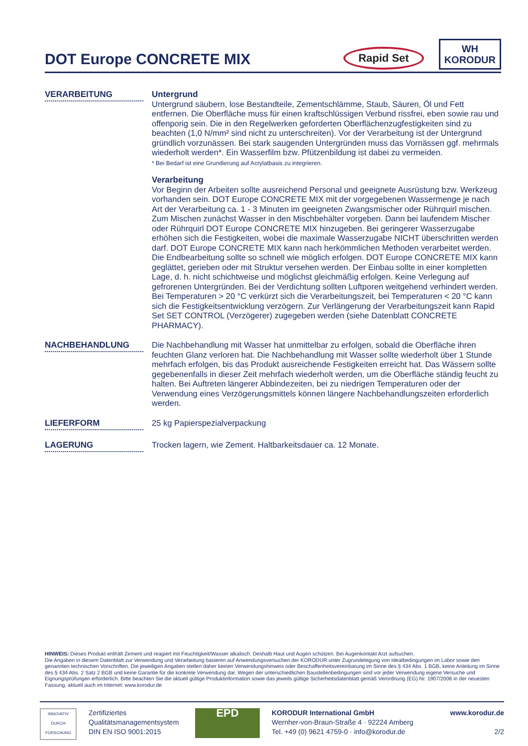DOT Europe CONCRETE MIX
Rapid Set
WH
KORODUR
VERARBEITUNG
Untergrund
Untergrund säubern, lose Bestandteile, Zementschlämme, Staub, Säuren, Öl und Fett entfernen. Die Oberfläche muss für einen kraftschlüssigen Verbund rissfrei, eben sowie rau und offenporig sein. Die in den Regelwerken geforderten Oberflächenzugfestigkeiten sind zu beachten (1,0 N/mm² sind nicht zu unterschreiten). Vor der Verarbeitung ist der Untergrund gründlich vorzunässen. Bei stark saugenden Untergründen muss das Vornässen ggf. mehrmals wiederholt werden*. Ein Wasserfilm bzw. Pfützenbildung ist dabei zu vermeiden.
* Bei Bedarf ist eine Grundierung auf Acrylatbasis zu integrieren.
Verarbeitung
Vor Beginn der Arbeiten sollte ausreichend Personal und geeignete Ausrüstung bzw. Werkzeug vorhanden sein. DOT Europe CONCRETE MIX mit der vorgegebenen Wassermenge je nach Art der Verarbeitung ca. 1 - 3 Minuten im geeigneten Zwangsmischer oder Rührquirl mischen. Zum Mischen zunächst Wasser in den Mischbehälter vorgeben. Dann bei laufendem Mischer oder Rührquirl DOT Europe CONCRETE MIX hinzugeben. Bei geringerer Wasserzugabe erhöhen sich die Festigkeiten, wobei die maximale Wasserzugabe NICHT überschritten werden darf. DOT Europe CONCRETE MIX kann nach herkömmlichen Methoden verarbeitet werden. Die Endbearbeitung sollte so schnell wie möglich erfolgen. DOT Europe CONCRETE MIX kann geglättet, gerieben oder mit Struktur versehen werden. Der Einbau sollte in einer kompletten Lage, d. h. nicht schichtweise und möglichst gleichmäßig erfolgen. Keine Verlegung auf gefrorenen Untergründen. Bei der Verdichtung sollten Luftporen weitgehend verhindert werden. Bei Temperaturen > 20 °C verkürzt sich die Verarbeitungszeit, bei Temperaturen < 20 °C kann sich die Festigkeitsentwicklung verzögern. Zur Verlängerung der Verarbeitungszeit kann Rapid Set SET CONTROL (Verzögerer) zugegeben werden (siehe Datenblatt CONCRETE PHARMACY).
NACHBEHANDLUNG
Die Nachbehandlung mit Wasser hat unmittelbar zu erfolgen, sobald die Oberfläche ihren feuchten Glanz verloren hat. Die Nachbehandlung mit Wasser sollte wiederholt über 1 Stunde mehrfach erfolgen, bis das Produkt ausreichende Festigkeiten erreicht hat. Das Wässern sollte gegebenenfalls in dieser Zeit mehrfach wiederholt werden, um die Oberfläche ständig feucht zu halten. Bei Auftreten längerer Abbindezeiten, bei zu niedrigen Temperaturen oder der Verwendung eines Verzögerungsmittels können längere Nachbehandlungszeiten erforderlich werden.
LIEFERFORM
25 kg Papierspezialverpackung
LAGERUNG
Trocken lagern, wie Zement. Haltbarkeitsdauer ca. 12 Monate.
HINWEIS: Dieses Produkt enthält Zement und reagiert mit Feuchtigkeit/Wasser alkalisch. Deshalb Haut und Augen schützen. Bei Augenkontakt Arzt aufsuchen.
Die Angaben in diesem Datenblatt zur Verwendung und Verarbeitung basieren auf Anwendungsversuchen der KORODUR unter Zugrundelegung von Idealbedingungen im Labor sowie den genannten technischen Vorschriften. Die jeweiligen Angaben stellen daher keinen Verwendungshinweis oder Beschaffenheitsvereinbarung im Sinne des § 434 Abs. 1 BGB, keine Anleitung im Sinne des § 434 Abs. 2 Satz 2 BGB und keine Garantie für die konkrete Verwendung dar. Wegen der unterschiedlichen Baustellenbedingungen sind vor jeder Verwendung eigene Versuche und Eignungsprüfungen erforderlich. Bitte beachten Sie die aktuell gültige Produktinformation sowie das jeweils gültige Sicherheitsdatenblatt gemäß Verordnung (EG) Nr. 1907/2006 in der neuesten Fassung, aktuell auch im Internet: www.korodur.de
INNOVATIV DURCH FORSCHUNG
Zertifiziertes
Qualitätsmanagementsystem
DIN EN ISO 9001:2015
EPD
KORODUR International GmbH
Wernher-von-Braun-Straße 4 · 92224 Amberg
Tel. +49 (0) 9621 4759-0 · info@korodur.de
www.korodur.de
2/2